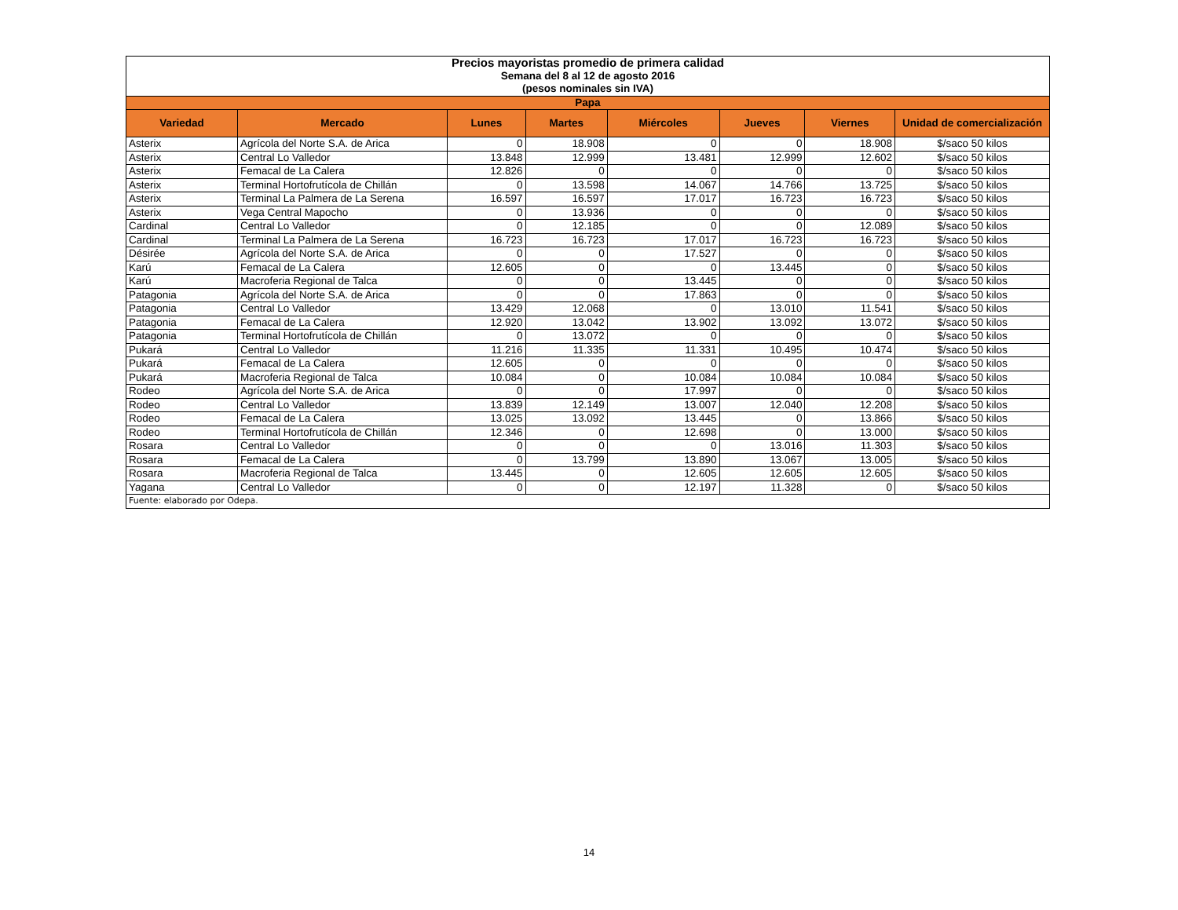| Precios mayoristas promedio de primera calidad | | | | | | | |
| Semana del 8 al 12 de agosto 2016 | | | | | | | |
| (pesos nominales sin IVA) | | | | | | | |
| Papa | | | | | | | |
| Variedad | Mercado | Lunes | Martes | Miércoles | Jueves | Viernes | Unidad de comercialización |
| Asterix | Agrícola del Norte S.A. de Arica | 0 | 18.908 | 0 | 0 | 18.908 | $/saco 50 kilos |
| Asterix | Central Lo Valledor | 13.848 | 12.999 | 13.481 | 12.999 | 12.602 | $/saco 50 kilos |
| Asterix | Femacal de La Calera | 12.826 | 0 | 0 | 0 | 0 | $/saco 50 kilos |
| Asterix | Terminal Hortofrutícola de Chillán | 0 | 13.598 | 14.067 | 14.766 | 13.725 | $/saco 50 kilos |
| Asterix | Terminal La Palmera de La Serena | 16.597 | 16.597 | 17.017 | 16.723 | 16.723 | $/saco 50 kilos |
| Asterix | Vega Central Mapocho | 0 | 13.936 | 0 | 0 | 0 | $/saco 50 kilos |
| Cardinal | Central Lo Valledor | 0 | 12.185 | 0 | 0 | 12.089 | $/saco 50 kilos |
| Cardinal | Terminal La Palmera de La Serena | 16.723 | 16.723 | 17.017 | 16.723 | 16.723 | $/saco 50 kilos |
| Désirée | Agrícola del Norte S.A. de Arica | 0 | 0 | 17.527 | 0 | 0 | $/saco 50 kilos |
| Karú | Femacal de La Calera | 12.605 | 0 | 0 | 13.445 | 0 | $/saco 50 kilos |
| Karú | Macroferia Regional de Talca | 0 | 0 | 13.445 | 0 | 0 | $/saco 50 kilos |
| Patagonia | Agrícola del Norte S.A. de Arica | 0 | 0 | 17.863 | 0 | 0 | $/saco 50 kilos |
| Patagonia | Central Lo Valledor | 13.429 | 12.068 | 0 | 13.010 | 11.541 | $/saco 50 kilos |
| Patagonia | Femacal de La Calera | 12.920 | 13.042 | 13.902 | 13.092 | 13.072 | $/saco 50 kilos |
| Patagonia | Terminal Hortofrutícola de Chillán | 0 | 13.072 | 0 | 0 | 0 | $/saco 50 kilos |
| Pukará | Central Lo Valledor | 11.216 | 11.335 | 11.331 | 10.495 | 10.474 | $/saco 50 kilos |
| Pukará | Femacal de La Calera | 12.605 | 0 | 0 | 0 | 0 | $/saco 50 kilos |
| Pukará | Macroferia Regional de Talca | 10.084 | 0 | 10.084 | 10.084 | 10.084 | $/saco 50 kilos |
| Rodeo | Agrícola del Norte S.A. de Arica | 0 | 0 | 17.997 | 0 | 0 | $/saco 50 kilos |
| Rodeo | Central Lo Valledor | 13.839 | 12.149 | 13.007 | 12.040 | 12.208 | $/saco 50 kilos |
| Rodeo | Femacal de La Calera | 13.025 | 13.092 | 13.445 | 0 | 13.866 | $/saco 50 kilos |
| Rodeo | Terminal Hortofrutícola de Chillán | 12.346 | 0 | 12.698 | 0 | 13.000 | $/saco 50 kilos |
| Rosara | Central Lo Valledor | 0 | 0 | 0 | 13.016 | 11.303 | $/saco 50 kilos |
| Rosara | Femacal de La Calera | 0 | 13.799 | 13.890 | 13.067 | 13.005 | $/saco 50 kilos |
| Rosara | Macroferia Regional de Talca | 13.445 | 0 | 12.605 | 12.605 | 12.605 | $/saco 50 kilos |
| Yagana | Central Lo Valledor | 0 | 0 | 12.197 | 11.328 | 0 | $/saco 50 kilos |
| Fuente: elaborado por Odepa. | | | | | | | |
14